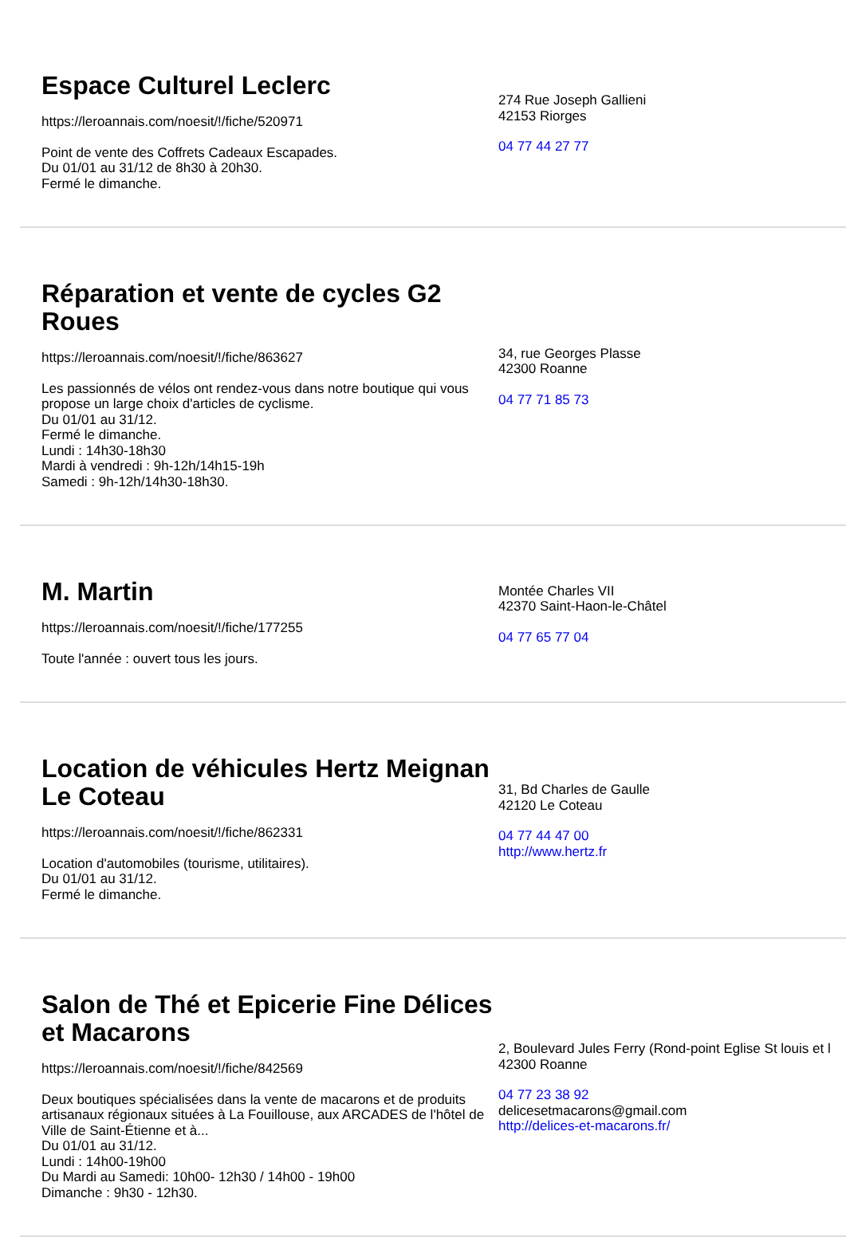Espace Culturel Leclerc
https://leroannais.com/noesit/!/fiche/520971
Point de vente des Coffrets Cadeaux Escapades.
Du 01/01 au 31/12 de 8h30 à 20h30.
Fermé le dimanche.
274 Rue Joseph Gallieni
42153 Riorges
04 77 44 27 77
Réparation et vente de cycles G2 Roues
https://leroannais.com/noesit/!/fiche/863627
Les passionnés de vélos ont rendez-vous dans notre boutique qui vous propose un large choix d'articles de cyclisme.
Du 01/01 au 31/12.
Fermé le dimanche.
Lundi : 14h30-18h30
Mardi à vendredi : 9h-12h/14h15-19h
Samedi : 9h-12h/14h30-18h30.
34, rue Georges Plasse
42300 Roanne
04 77 71 85 73
M. Martin
https://leroannais.com/noesit/!/fiche/177255
Toute l'année : ouvert tous les jours.
Montée Charles VII
42370 Saint-Haon-le-Châtel
04 77 65 77 04
Location de véhicules Hertz Meignan Le Coteau
https://leroannais.com/noesit/!/fiche/862331
Location d'automobiles (tourisme, utilitaires).
Du 01/01 au 31/12.
Fermé le dimanche.
31, Bd Charles de Gaulle
42120 Le Coteau
04 77 44 47 00
http://www.hertz.fr
Salon de Thé et Epicerie Fine Délices et Macarons
https://leroannais.com/noesit/!/fiche/842569
Deux boutiques spécialisées dans la vente de macarons et de produits artisanaux régionaux situées à La Fouillouse, aux ARCADES de l'hôtel de Ville de Saint-Étienne et à...
Du 01/01 au 31/12.
Lundi : 14h00-19h00
Du Mardi au Samedi: 10h00- 12h30 / 14h00 - 19h00
Dimanche : 9h30 - 12h30.
2, Boulevard Jules Ferry (Rond-point Eglise St louis et l
42300 Roanne
04 77 23 38 92
delicesetmacarons@gmail.com
http://delices-et-macarons.fr/